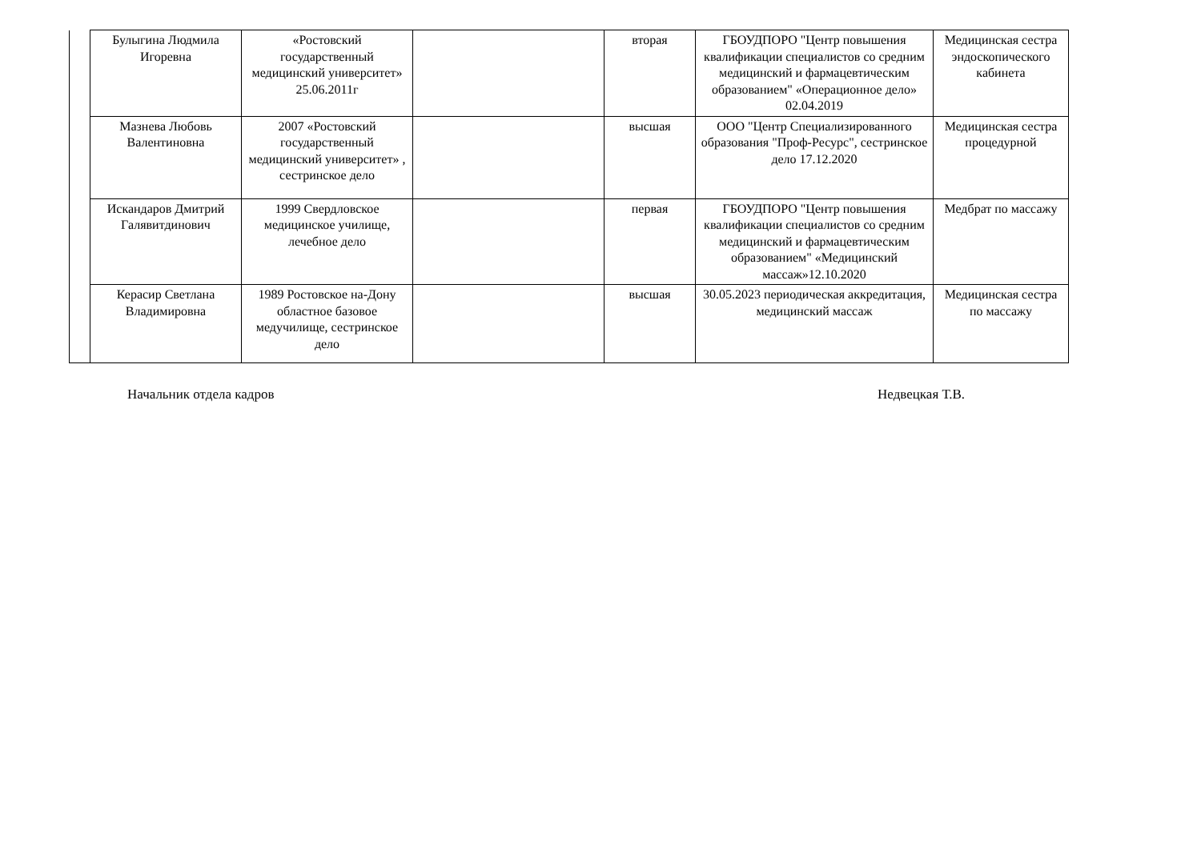| | Булыгина Людмила Игоревна | «Ростовский государственный медицинский университет» 25.06.2011г | | вторая | ГБОУДПОРО "Центр повышения квалификации специалистов со средним медицинский и фармацевтическим образованием" «Операционное дело» 02.04.2019 | Медицинская сестра эндоскопического кабинета |
| | Мазнева Любовь Валентиновна | 2007 «Ростовский государственный медицинский университет» , сестринское дело | | высшая | ООО "Центр Специализированного образования "Проф-Ресурс", сестринское дело 17.12.2020 | Медицинская сестра процедурной |
| | Искандаров Дмитрий Галявитдинович | 1999 Свердловское медицинское училище, лечебное дело | | первая | ГБОУДПОРО "Центр повышения квалификации специалистов со средним медицинский и фармацевтическим образованием" «Медицинский массаж»12.10.2020 | Медбрат по массажу |
| | Керасир Светлана Владимировна | 1989 Ростовское на-Дону областное базовое медучилище, сестринское дело | | высшая | 30.05.2023 периодическая аккредитация, медицинский массаж | Медицинская сестра по массажу |
Начальник отдела кадров Недвецкая Т.В.